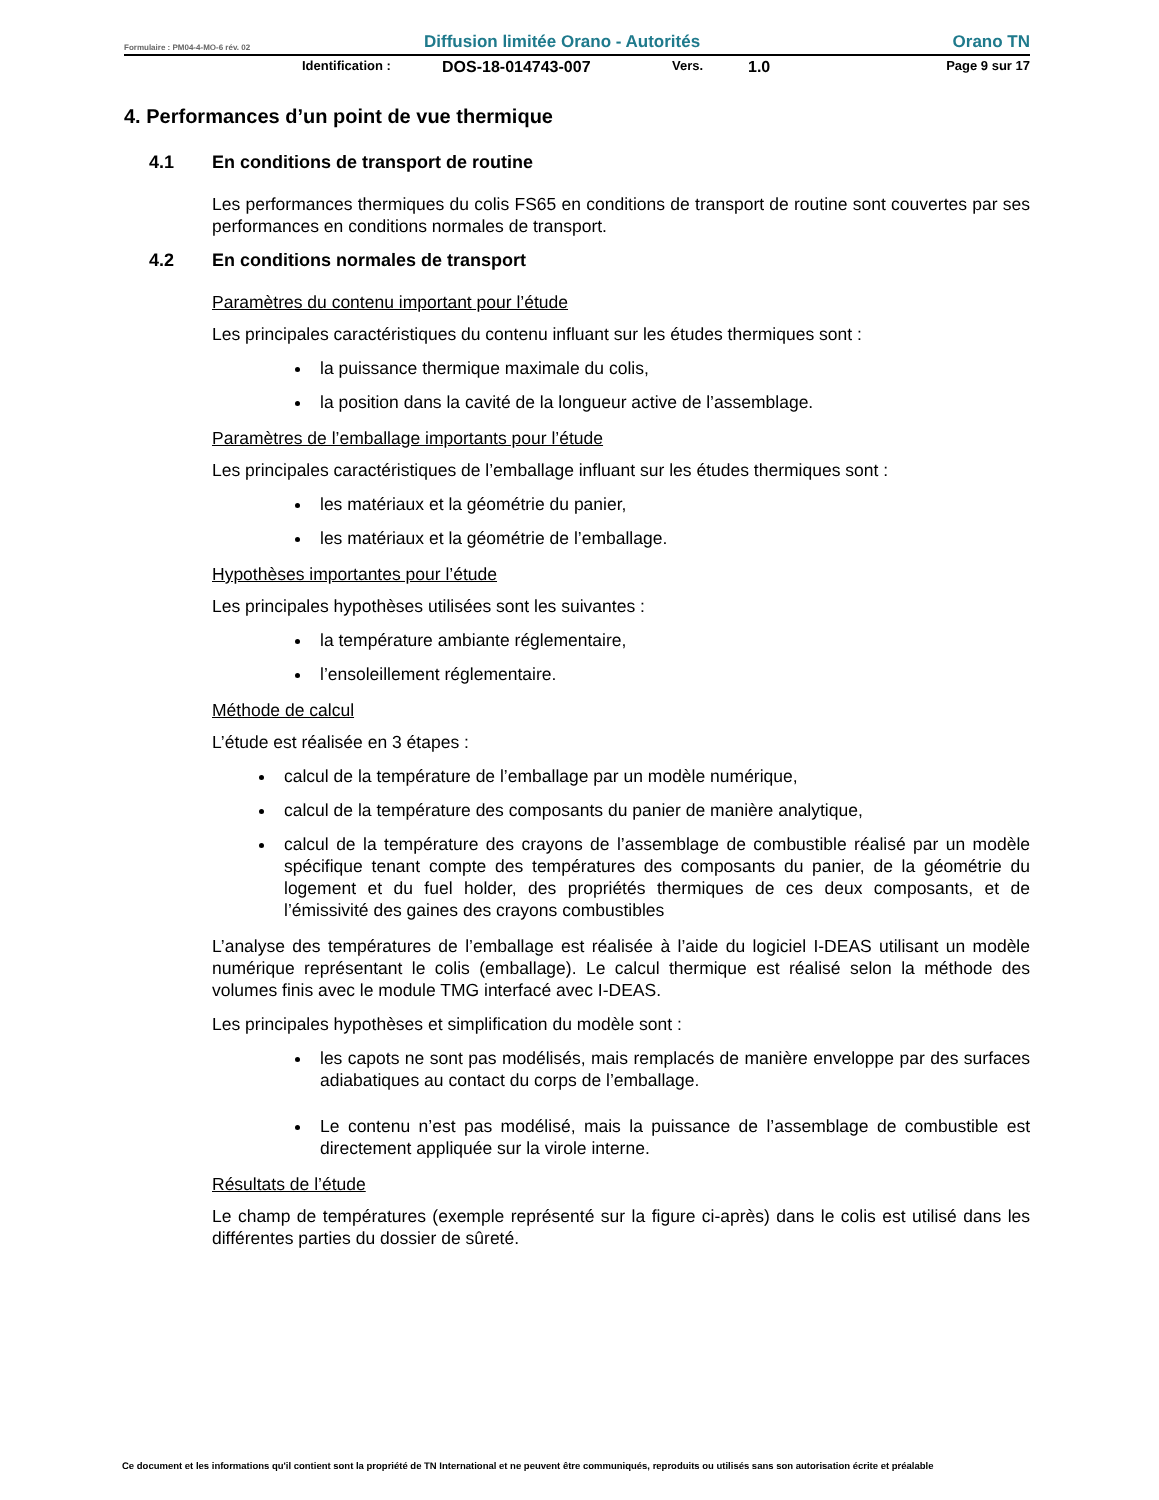Formulaire : PM04-4-MO-6 rév. 02 Diffusion limitée Orano - Autorités Orano TN
Identification : DOS-18-014743-007 Vers. 1.0 Page 9 sur 17
4. Performances d’un point de vue thermique
4.1 En conditions de transport de routine
Les performances thermiques du colis FS65 en conditions de transport de routine sont couvertes par ses performances en conditions normales de transport.
4.2 En conditions normales de transport
Paramètres du contenu important pour l’étude
Les principales caractéristiques du contenu influant sur les études thermiques sont :
la puissance thermique maximale du colis,
la position dans la cavité de la longueur active de l’assemblage.
Paramètres de l’emballage importants pour l’étude
Les principales caractéristiques de l’emballage influant sur les études thermiques sont :
les matériaux et la géométrie du panier,
les matériaux et la géométrie de l’emballage.
Hypothèses importantes pour l’étude
Les principales hypothèses utilisées sont les suivantes :
la température ambiante réglementaire,
l’ensoleillement réglementaire.
Méthode de calcul
L’étude est réalisée en 3 étapes :
calcul de la température de l’emballage par un modèle numérique,
calcul de la température des composants du panier de manière analytique,
calcul de la température des crayons de l’assemblage de combustible réalisé par un modèle spécifique tenant compte des températures des composants du panier, de la géométrie du logement et du fuel holder, des propriétés thermiques de ces deux composants, et de l’émissivité des gaines des crayons combustibles
L’analyse des températures de l’emballage est réalisée à l’aide du logiciel I-DEAS utilisant un modèle numérique représentant le colis (emballage). Le calcul thermique est réalisé selon la méthode des volumes finis avec le module TMG interfacé avec I-DEAS.
Les principales hypothèses et simplification du modèle sont :
les capots ne sont pas modélisés, mais remplacés de manière enveloppe par des surfaces adiabatiques au contact du corps de l’emballage.
Le contenu n’est pas modélisé, mais la puissance de l’assemblage de combustible est directement appliquée sur la virole interne.
Résultats de l’étude
Le champ de températures (exemple représenté sur la figure ci-après) dans le colis est utilisé dans les différentes parties du dossier de sûreté.
Ce document et les informations qu'il contient sont la propriété de TN International et ne peuvent être communiqués, reproduits ou utilisés sans son autorisation écrite et préalable